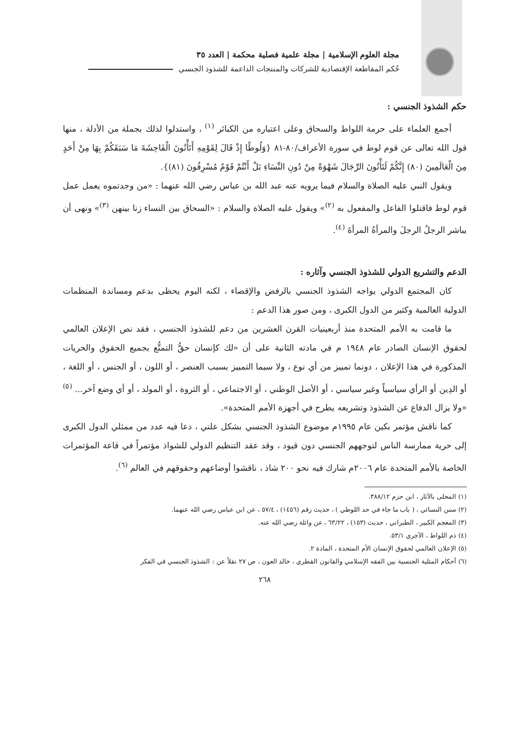مجلة العلوم الإسلامية | مجلة علمية فصلية محكمة | العدد ٣٥
حُكم المقاطعة الإقتصادية للشركات والمنتجات الداعمة للشذوذ الجنسي
حكم الشذوذ الجنسي :
أجمع العلماء على حرمة اللواط والسحاق وعلى اعتباره من الكبائر <sup>(١)</sup> ، واستدلوا لذلك بجملة من الأدلة ، منها قول الله تعالى عن قوم لوط في سورة الأعراف/٨٠-٨١ {وَلُوطًا إِذْ قَالَ لِقَوْمِهِ أَتَأْتُونَ الْفَاحِشَةَ مَا سَبَقَكُمْ بِهَا مِنْ أَحَدٍ مِنَ الْعَالَمِينَ (٨٠) إِنَّكُمْ لَتَأْتُونَ الرِّجَالَ شَهْوَةً مِنْ دُونِ النِّسَاءِ بَلْ أَنْتُمْ قَوْمٌ مُسْرِفُونَ (٨١)}.
ويقول النبي عليه الصلاة والسلام فيما يرويه عنه عبد الله بن عباس رضي الله عنهما : «من وجدتموه يعمل عمل قوم لوط فاقتلوا الفاعل والمفعول به <sup>(٢)</sup>» ويقول عليه الصلاة والسلام : «السحاق بين النساء زنا بينهن <sup>(٣)</sup>» ونهى أن يباشر الرجلُ الرجلَ والمرأةُ المرأةَ <sup>(٤)</sup>.
الدعم والتشريع الدولي للشذوذ الجنسي وآثاره :
كان المجتمع الدولي يواجه الشذوذ الجنسي بالرفض والإقصاء ، لكنه اليوم يحظى بدعم ومساندة المنظمات الدولية العالمية وكثير من الدول الكبرى ، ومن صور هذا الدعم :
ما قامت به الأمم المتحدة منذ أربعينيات القرن العشرين من دعم للشذوذ الجنسي ، فقد نص الإعلان العالمي لحقوق الإنسان الصادر عام ١٩٤٨ م في مادته الثانية على أن «لك كإنسان حقُّ التمتُّع بجميع الحقوق والحريات المذكورة في هذا الإعلان ، دونما تمييز من أي نوع ، ولا سيما التمييز بسبب العنصر ، أو اللون ، أو الجنس ، أو اللغة ، أو الدِين أو الرأي سياسياً وغير سياسي ، أو الأصل الوطني ، أو الاجتماعي ، أو الثروة ، أو المولد ، أو أي وضع آخر... <sup>(٥)</sup> «ولا يزال الدفاع عن الشذوذ وتشريعه يطرح في أجهزة الأمم المتحدة».
كما ناقش مؤتمر بكين عام ١٩٩٥م موضوع الشذوذ الجنسي بشكل علني ، دعا فيه عدد من ممثلي الدول الكبرى إلى حرية ممارسة الناس لتوجههم الجنسي دون قيود ، وقد عقد التنظيم الدولي للشواذ مؤتمراً في قاعة المؤتمرات الخاصة بالأمم المتحدة عام ٢٠٠٦م شارك فيه نحو ٢٠٠ شاذ ، ناقشوا أوضاعهم وحقوقهم في العالم <sup>(٦)</sup>.
(١) المحلى بالآثار ، ابن حزم ٣٨٨/١٢.
(٢) سنن النسائي ، ( باب ما جاء في حد اللوطي ) ، حديث رقم (١٤٥٦) ، ٥٧/٤ ، عن ابن عباس رضي الله عنهما.
(٣) المعجم الكبير ، الطبراني ، حديث (١٥٣) ، ٦٣/٢٢ ، عن واثلة رضي الله عنه.
(٤) ذم اللواط ، الآجري ٥٣/١.
(٥) الإعلان العالمي لحقوق الإنسان الأم المتحدة ، المادة ٢.
(٦) أحكام المثلية الجنسية بين الفقه الإسلامي والقانون القطري ، خالد العون ، ص ٢٧ نقلاً عن : الشذوذ الجنسي في الفكر
٢٦٨